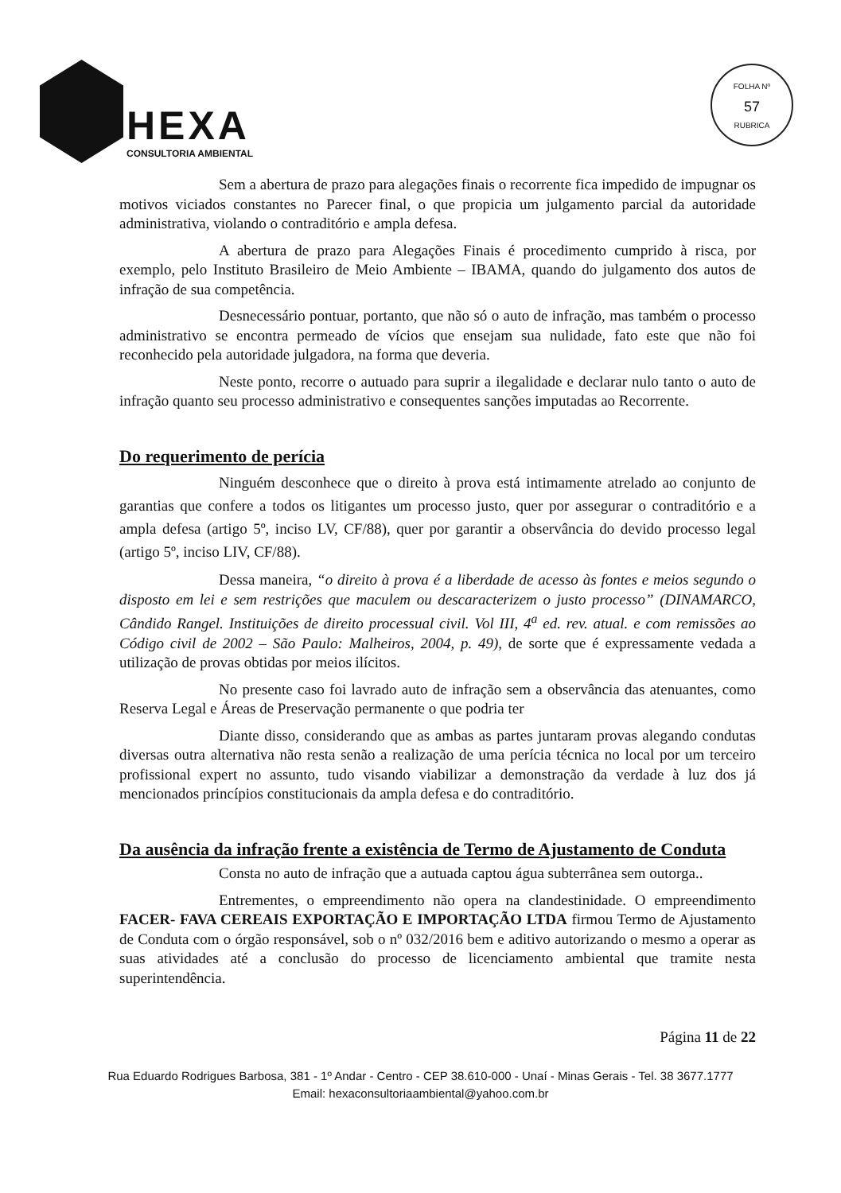HEXA
CONSULTORIA AMBIENTAL
FOLHA Nº
57
RUBRICA
Sem a abertura de prazo para alegações finais o recorrente fica impedido de impugnar os motivos viciados constantes no Parecer final, o que propicia um julgamento parcial da autoridade administrativa, violando o contraditório e ampla defesa.
A abertura de prazo para Alegações Finais é procedimento cumprido à risca, por exemplo, pelo Instituto Brasileiro de Meio Ambiente – IBAMA, quando do julgamento dos autos de infração de sua competência.
Desnecessário pontuar, portanto, que não só o auto de infração, mas também o processo administrativo se encontra permeado de vícios que ensejam sua nulidade, fato este que não foi reconhecido pela autoridade julgadora, na forma que deveria.
Neste ponto, recorre o autuado para suprir a ilegalidade e declarar nulo tanto o auto de infração quanto seu processo administrativo e consequentes sanções imputadas ao Recorrente.
Do requerimento de perícia
Ninguém desconhece que o direito à prova está intimamente atrelado ao conjunto de garantias que confere a todos os litigantes um processo justo, quer por assegurar o contraditório e a ampla defesa (artigo 5º, inciso LV, CF/88), quer por garantir a observância do devido processo legal (artigo 5º, inciso LIV, CF/88).
Dessa maneira, “o direito à prova é a liberdade de acesso às fontes e meios segundo o disposto em lei e sem restrições que maculem ou descaracterizem o justo processo” (DINAMARCO, Cândido Rangel. Instituições de direito processual civil. Vol III, 4<sup>a</sup> ed. rev. atual. e com remissões ao Código civil de 2002 – São Paulo: Malheiros, 2004, p. 49), de sorte que é expressamente vedada a utilização de provas obtidas por meios ilícitos.
No presente caso foi lavrado auto de infração sem a observância das atenuantes, como Reserva Legal e Áreas de Preservação permanente o que podria ter
Diante disso, considerando que as ambas as partes juntaram provas alegando condutas diversas outra alternativa não resta senão a realização de uma perícia técnica no local por um terceiro profissional expert no assunto, tudo visando viabilizar a demonstração da verdade à luz dos já mencionados princípios constitucionais da ampla defesa e do contraditório.
Da ausência da infração frente a existência de Termo de Ajustamento de Conduta
Consta no auto de infração que a autuada captou água subterrânea sem outorga..
Entrementes, o empreendimento não opera na clandestinidade. O empreendimento FACER- FAVA CEREAIS EXPORTAÇÃO E IMPORTAÇÃO LTDA firmou Termo de Ajustamento de Conduta com o órgão responsável, sob o nº 032/2016 bem e aditivo autorizando o mesmo a operar as suas atividades até a conclusão do processo de licenciamento ambiental que tramite nesta superintendência.
Página 11 de 22
Rua Eduardo Rodrigues Barbosa, 381 - 1º Andar - Centro - CEP 38.610-000 - Unaí - Minas Gerais - Tel. 38 3677.1777
Email: hexaconsultoriaambiental@yahoo.com.br